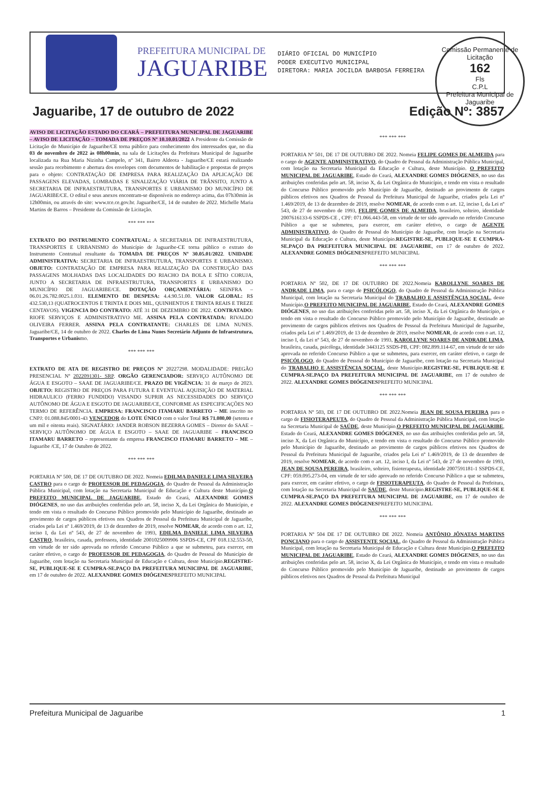PREFEITURA MUNICIPAL DE
JAGUARIBE
DIÁRIO OFICIAL DO MUNICÍPIO
PODER EXECUTIVO MUNICIPAL
DIRETORA: MARIA JOCILDA BARBOSA FERREIRA
Comissão Permanente de Licitação
162
Fls
C.P.L
Prefeitura Municipal de Jaguaribe
Jaguaribe, 17 de outubro de 2022 Edição Nº: 3857
AVISO DE LICITAÇÃO ESTADO DO CEARÁ – PREFEITURA MUNICIPAL DE JAGUARIBE – AVISO DE LICITAÇÃO – TOMADA DE PREÇOS Nº 10.10.01/2022 A Presidente da Comissão de Licitação do Município de Jaguaribe/CE torna público para conhecimento dos interessados que, no dia 03 de novembro de 2022 às 08h00min, na sala de Licitações da Prefeitura Municipal de Jaguaribe localizada na Rua Maria Nizinha Campelo, nº 341, Bairro Aldeota - Jaguaribe/CE estará realizando sessão para recebimento e abertura dos envelopes com documentos de habilitação e propostas de preços para o objeto: CONTRATAÇÃO DE EMPRESA PARA REALIZAÇÃO DA APLICAÇÃO DE PASSAGENS ELEVADAS, LOMBADAS E SINALIZAÇÃO VIÁRIA DE TRÂNSITO, JUNTO A SECRETARIA DE INFRAESTRUTURA, TRANSPORTES E URBANISMO DO MUNICÍPIO DE JAGUARIBE/CE. O edital e seus anexos encontram-se disponíveis no endereço acima, das 07h30min às 12h00min, ou através do site: www.tce.ce.gov.br. Jaguaribe/CE, 14 de outubro de 2022. Michelle Maria Martins de Barros – Presidente da Comissão de Licitação.
*** *** ***
EXTRATO DO INSTRUMENTO CONTRATUAL: A SECRETARIA DE INFRAESTRUTURA, TRANSPORTES E URBANISMO do Município de Jaguaribe-CE torna público o extrato do Instrumento Contratual resultante da TOMADA DE PREÇOS Nº 30.05.01/2022. UNIDADE ADMINISTRATIVA: SECRETARIA DE INFRAESTRUTURA, TRANSPORTES E URBANISMO. OBJETO: CONTRATAÇÃO DE EMPRESA PARA REALIZAÇÃO DA CONSTRUÇÃO DAS PASSAGENS MOLHADAS DAS LOCALIDADES DO RIACHO DA BOLA E SÍTIO CORUJA, JUNTO A SECRETARIA DE INFRAESTRUTURA, TRANSPORTES E URBANISMO DO MUNICÍPIO DE JAGUARIBE/CE. DOTAÇÃO ORÇAMENTÁRIA: SEINFRA – 06.01.26.782.0025.1.031. ELEMENTO DE DESPESA: 4.4.90.51.00. VALOR GLOBAL: R$ 432.530,13 (QUATROCENTOS E TRINTA E DOIS MIL, QUINHENTOS E TRINTA REAIS E TREZE CENTAVOS). VIGENCIA DO CONTRATO: ATÉ 31 DE DEZEMBRO DE 2022. CONTRATADO: RIOFE SERVIÇOS E ADMINISTRATIVO ME. ASSINA PELA CONTRATADA: RIVALDO OLIVEIRA FERRER. ASSINA PELA CONTRATANTE: CHARLES DE LIMA NUNES. Jaguaribe/CE, 14 de outubro de 2022. Charles de Lima Nunes Secretário Adjunto de Infraestrutura, Transportes e Urbanismo.
*** *** ***
EXTRATO DE ATA DE REGISTRO DE PREÇOS Nº 20227298. MODALIDADE: PREGÃO PRESENCIAL Nº 2022091301- SRP. ORGÃO GERENCIADOR: SERVIÇO AUTÔNOMO DE ÁGUA E ESGOTO – SAAE DE JAGUARIBE/CE. PRAZO DE VIGÊNCIA: 31 de março de 2023. OBJETO: REGISTRO DE PREÇOS PARA FUTURA E EVENTUAL AQUISIÇÃO DE MATERIAL HIDRAULICO (FERRO FUNDIDO) VISANDO SUPRIR AS NECESSIDADES DO SERVIÇO AUTÔNOMO DE ÁGUA E ESGOTO DE JAGUARIBE/CE, CONFORME AS ESPECIFICAÇÕES NO TERMO DE REFERÊNCIA. EMPRESA: FRANCISCO ITAMARU BARRETO – ME inscrito no CNPJ: 01.088.845/0001-43 VENCEDOR do LOTE ÚNICO com o valor Total R$ 71.080,00 (setenta e um mil e oitenta reais). SIGNATÁRIO: JANDER ROBSON BEZERRA GOMES – Diretor do SAAE – SERVIÇO AUTÔNOMO DE ÁGUA E ESGOTO – SAAE DE JAGUARIBE – FRANCISCO ITAMARU BARRETO – representante da empresa FRANCISCO ITAMARU BARRETO – ME – Jaguaribe /CE, 17 de Outubro de 2022.
*** *** ***
PORTARIA Nº 500, DE 17 DE OUTUBRO DE 2022. Nomeia EDILMA DANIELE LIMA SILVEIRA CASTRO para o cargo de PROFESSOR DE PEDAGOGIA, do Quadro de Pessoal da Administração Pública Municipal, com lotação na Secretaria Municipal de Educação e Cultura deste Município.O PREFEITO MUNICIPAL DE JAGUARIBE, Estado do Ceará, ALEXANDRE GOMES DIÓGENES, no uso das atribuições conferidas pelo art. 58, inciso X, da Lei Orgânica do Município, e tendo em vista o resultado do Concurso Público promovido pelo Município de Jaguaribe, destinado ao provimento de cargos públicos efetivos nos Quadros de Pessoal da Prefeitura Municipal de Jaguaribe, criados pela Lei nº 1.469/2019, de 13 de dezembro de 2019, resolve NOMEAR, de acordo com o art. 12, inciso I, da Lei nº 543, de 27 de novembro de 1993, EDILMA DANIELE LIMA SILVEIRA CASTRO, brasileira, casada, professora, identidade 2001025009906 SSPDS-CE, CPF 018.132.553-50, em virtude de ter sido aprovada no referido Concurso Público a que se submeteu, para exercer, em caráter efetivo, o cargo de PROFESSOR DE PEDAGOGIA, do Quadro de Pessoal do Município de Jaguaribe, com lotação na Secretaria Municipal de Educação e Cultura, deste Município.REGISTRE-SE, PUBLIQUE-SE E CUMPRA-SE.PAÇO DA PREFEITURA MUNICIPAL DE JAGUARIBE, em 17 de outubro de 2022. ALEXANDRE GOMES DIÓGENESPREFEITO MUNICIPAL
*** *** ***
PORTARIA Nº 501, DE 17 DE OUTUBRO DE 2022. Nomeia FELIPE GOMES DE ALMEIDA para o cargo de AGENTE ADMINISTRATIVO, do Quadro de Pessoal da Administração Pública Municipal, com lotação na Secretaria Municipal da Educação e Cultura, deste Município. O PREFEITO MUNICIPAL DE JAGUARIBE, Estado do Ceará, ALEXANDRE GOMES DIÓGENES, no uso das atribuições conferidas pelo art. 58, inciso X, da Lei Orgânica do Município, e tendo em vista o resultado do Concurso Público promovido pelo Município de Jaguaribe, destinado ao provimento de cargos públicos efetivos nos Quadros de Pessoal da Prefeitura Municipal de Jaguaribe, criados pela Lei nº 1.469/2019, de 13 de dezembro de 2019, resolve NOMEAR, de acordo com o art. 12, inciso I, da Lei nº 543, de 27 de novembro de 1993, FELIPE GOMES DE ALMEIDA, brasileiro, solteiro, identidade 2007616133-6 SSPDS-CE , CPF: 071.066.443-58, em virtude de ter sido aprovado no referido Concurso Público a que se submeteu, para exercer, em caráter efetivo, o cargo de AGENTE ADMINISTRATIVO, do Quadro de Pessoal do Município de Jaguaribe, com lotação na Secretaria Municipal da Educação e Cultura, deste Município.REGISTRE-SE, PUBLIQUE-SE E CUMPRA-SE.PAÇO DA PREFEITURA MUNICIPAL DE JAGUARIBE, em 17 de outubro de 2022. ALEXANDRE GOMES DIÓGENESPREFEITO MUNICIPAL
*** *** ***
PORTARIA Nº 502, DE 17 DE OUTUBRO DE 2022.Nomeia KAROLLYNE SOARES DE ANDRADE LIMA, para o cargo de PSICÓLOGO, do Quadro de Pessoal da Administração Pública Municipal, com lotação na Secretaria Municipal do TRABALHO E ASSISTÊNCIA SOCIAL, deste Município.O PREFEITO MUNICIPAL DE JAGUARIBE, Estado do Ceará, ALEXANDRE GOMES DIÓGENES, no uso das atribuições conferidas pelo art. 58, inciso X, da Lei Orgânica do Município, e tendo em vista o resultado do Concurso Público promovido pelo Município de Jaguaribe, destinado ao provimento de cargos públicos efetivos nos Quadros de Pessoal da Prefeitura Municipal de Jaguaribe, criados pela Lei nº 1.469/2019, de 13 de dezembro de 2019, resolve NOMEAR, de acordo com o art. 12, inciso I, da Lei nº 543, de 27 de novembro de 1993, KAROLLYNE SOARES DE ANDRADE LIMA, brasileira, casada, psicóloga, identidade 3443125 SSDS-PB, CPF: 082.899.114-67, em virtude de ter sido aprovada no referido Concurso Público a que se submeteu, para exercer, em caráter efetivo, o cargo de PSICÓLOGO, do Quadro de Pessoal do Município de Jaguaribe, com lotação na Secretaria Municipal do TRABALHO E ASSISTÊNCIA SOCIAL, deste Município.REGISTRE-SE, PUBLIQUE-SE E CUMPRA-SE.PAÇO DA PREFEITURA MUNICIPAL DE JAGUARIBE, em 17 de outubro de 2022. ALEXANDRE GOMES DIÓGENESPREFEITO MUNICIPAL
*** *** ***
PORTARIA Nº 503, DE 17 DE OUTUBRO DE 2022.Nomeia JEAN DE SOUSA PEREIRA para o cargo de FISIOTERAPEUTA, do Quadro de Pessoal da Administração Pública Municipal, com lotação na Secretaria Municipal de SAÚDE, deste Município.O PREFEITO MUNICIPAL DE JAGUARIBE, Estado do Ceará, ALEXANDRE GOMES DIÓGENES, no uso das atribuições conferidas pelo art. 58, inciso X, da Lei Orgânica do Município, e tendo em vista o resultado do Concurso Público promovido pelo Município de Jaguaribe, destinado ao provimento de cargos públicos efetivos nos Quadros de Pessoal da Prefeitura Municipal de Jaguaribe, criados pela Lei nº 1.469/2019, de 13 de dezembro de 2019, resolve NOMEAR, de acordo com o art. 12, inciso I, da Lei nº 543, de 27 de novembro de 1993, JEAN DE SOUSA PEREIRA, brasileiro, solteiro, fisioterapeuta, identidade 2007591181-1 SSPDS-CE, CPF: 059.095.273-04, em virtude de ter sido aprovado no referido Concurso Público a que se submeteu, para exercer, em caráter efetivo, o cargo de FISIOTERAPEUTA, do Quadro de Pessoal da Prefeitura, com lotação na Secretaria Municipal de SAÚDE, deste Município.REGISTRE-SE, PUBLIQUE-SE E CUMPRA-SE.PAÇO DA PREFEITURA MUNICIPAL DE JAGUARIBE, em 17 de outubro de 2022. ALEXANDRE GOMES DIÓGENESPREFEITO MUNICIPAL
*** *** ***
PORTARIA Nº 504 DE 17 DE OUTUBRO DE 2022. Nomeia ANTÔNIO JÔNATAS MARTINS PONCIANO para o cargo de ASSISTENTE SOCIAL, do Quadro de Pessoal da Administração Pública Municipal, com lotação na Secretaria Municipal de Educação e Cultura deste Município.O PREFEITO MUNICIPAL DE JAGUARIBE, Estado do Ceará, ALEXANDRE GOMES DIÓGENES, no uso das atribuições conferidas pelo art. 58, inciso X, da Lei Orgânica do Município, e tendo em vista o resultado do Concurso Público promovido pelo Município de Jaguaribe, destinado ao provimento de cargos públicos efetivos nos Quadros de Pessoal da Prefeitura Municipal
Prefeitura Municipal de Jaguaribe 1